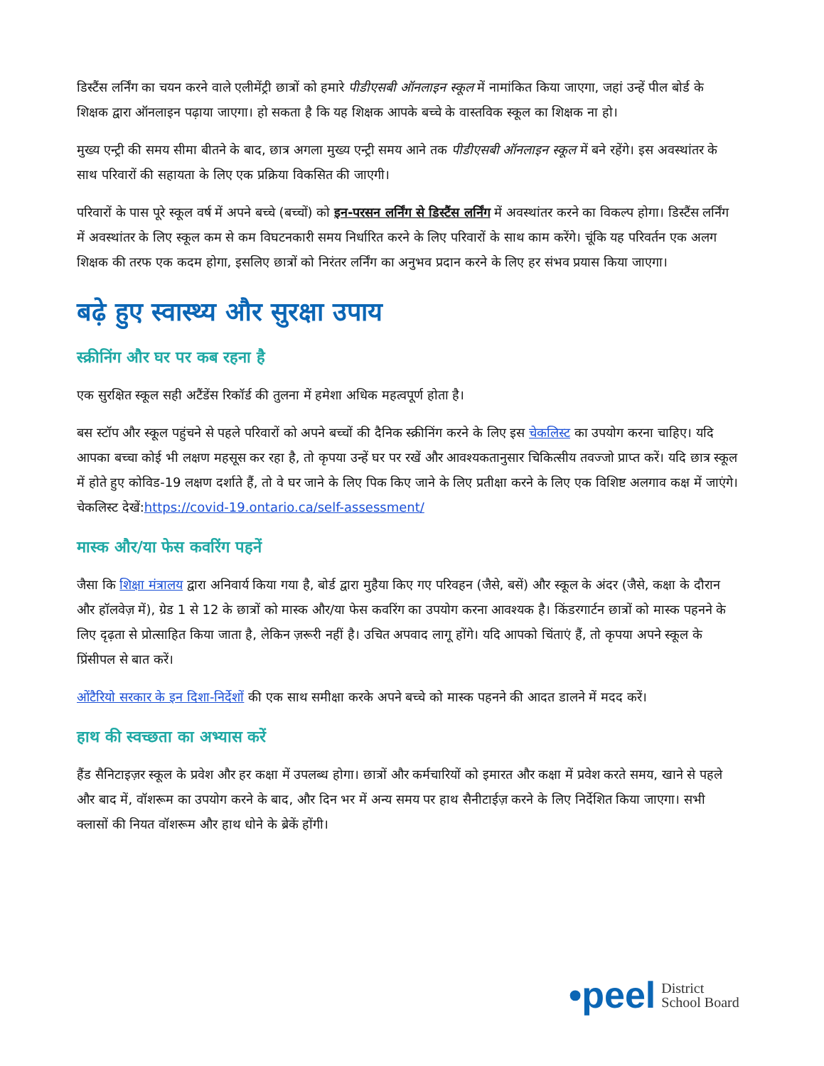डिस्टैंस लर्निंग का चयन करने वाले एलीमेंट्री छात्रों को हमारे पीडीएसबी ऑनलाइन स्कूल में नामांकित किया जाएगा, जहां उन्हें पील बोर्ड के शिक्षक द्वारा ऑनलाइन पढ़ाया जाएगा। हो सकता है कि यह शिक्षक आपके बच्चे के वास्तविक स्कूल का शिक्षक ना हो।
मुख्य एन्ट्री की समय सीमा बीतने के बाद, छात्र अगला मुख्य एन्ट्री समय आने तक पीडीएसबी ऑनलाइन स्कूल में बने रहेंगे। इस अवस्थांतर के साथ परिवारों की सहायता के लिए एक प्रक्रिया विकसित की जाएगी।
परिवारों के पास पूरे स्कूल वर्ष में अपने बच्चे (बच्चों) को इन-परसन लर्निंग से डिस्टैंस लर्निंग में अवस्थांतर करने का विकल्प होगा। डिस्टैंस लर्निंग में अवस्थांतर के लिए स्कूल कम से कम विघटनकारी समय निर्धारित करने के लिए परिवारों के साथ काम करेंगे। चूंकि यह परिवर्तन एक अलग शिक्षक की तरफ एक कदम होगा, इसलिए छात्रों को निरंतर लर्निंग का अनुभव प्रदान करने के लिए हर संभव प्रयास किया जाएगा।
बढ़े हुए स्वास्थ्य और सुरक्षा उपाय
स्क्रीनिंग और घर पर कब रहना है
एक सुरक्षित स्कूल सही अटैंडेंस रिकॉर्ड की तुलना में हमेशा अधिक महत्वपूर्ण होता है।
बस स्टॉप और स्कूल पहुंचने से पहले परिवारों को अपने बच्चों की दैनिक स्क्रीनिंग करने के लिए इस चेकलिस्ट का उपयोग करना चाहिए। यदि आपका बच्चा कोई भी लक्षण महसूस कर रहा है, तो कृपया उन्हें घर पर रखें और आवश्यकतानुसार चिकित्सीय तवज्जो प्राप्त करें। यदि छात्र स्कूल में होते हुए कोविड-19 लक्षण दर्शाते हैं, तो वे घर जाने के लिए पिक किए जाने के लिए प्रतीक्षा करने के लिए एक विशिष्ट अलगाव कक्ष में जाएंगे। चेकलिस्ट देखें:https://covid-19.ontario.ca/self-assessment/
मास्क और/या फेस कवरिंग पहनें
जैसा कि शिक्षा मंत्रालय द्वारा अनिवार्य किया गया है, बोर्ड द्वारा मुहैया किए गए परिवहन (जैसे, बसें) और स्कूल के अंदर (जैसे, कक्षा के दौरान और हॉलवेज़ में), ग्रेड 1 से 12 के छात्रों को मास्क और/या फेस कवरिंग का उपयोग करना आवश्यक है। किंडरगार्टन छात्रों को मास्क पहनने के लिए दृढ़ता से प्रोत्साहित किया जाता है, लेकिन ज़रूरी नहीं है। उचित अपवाद लागू होंगे। यदि आपको चिंताएं हैं, तो कृपया अपने स्कूल के प्रिंसीपल से बात करें।
ओंटैरियो सरकार के इन दिशा-निर्देशों की एक साथ समीक्षा करके अपने बच्चे को मास्क पहनने की आदत डालने में मदद करें।
हाथ की स्वच्छता का अभ्यास करें
हैंड सैनिटाइज़र स्कूल के प्रवेश और हर कक्षा में उपलब्ध होगा। छात्रों और कर्मचारियों को इमारत और कक्षा में प्रवेश करते समय, खाने से पहले और बाद में, वॉशरूम का उपयोग करने के बाद, और दिन भर में अन्य समय पर हाथ सैनीटाईज़ करने के लिए निर्देशित किया जाएगा। सभी क्लासों की नियत वॉशरूम और हाथ धोने के ब्रेकें होंगी।
•peel District
School Board